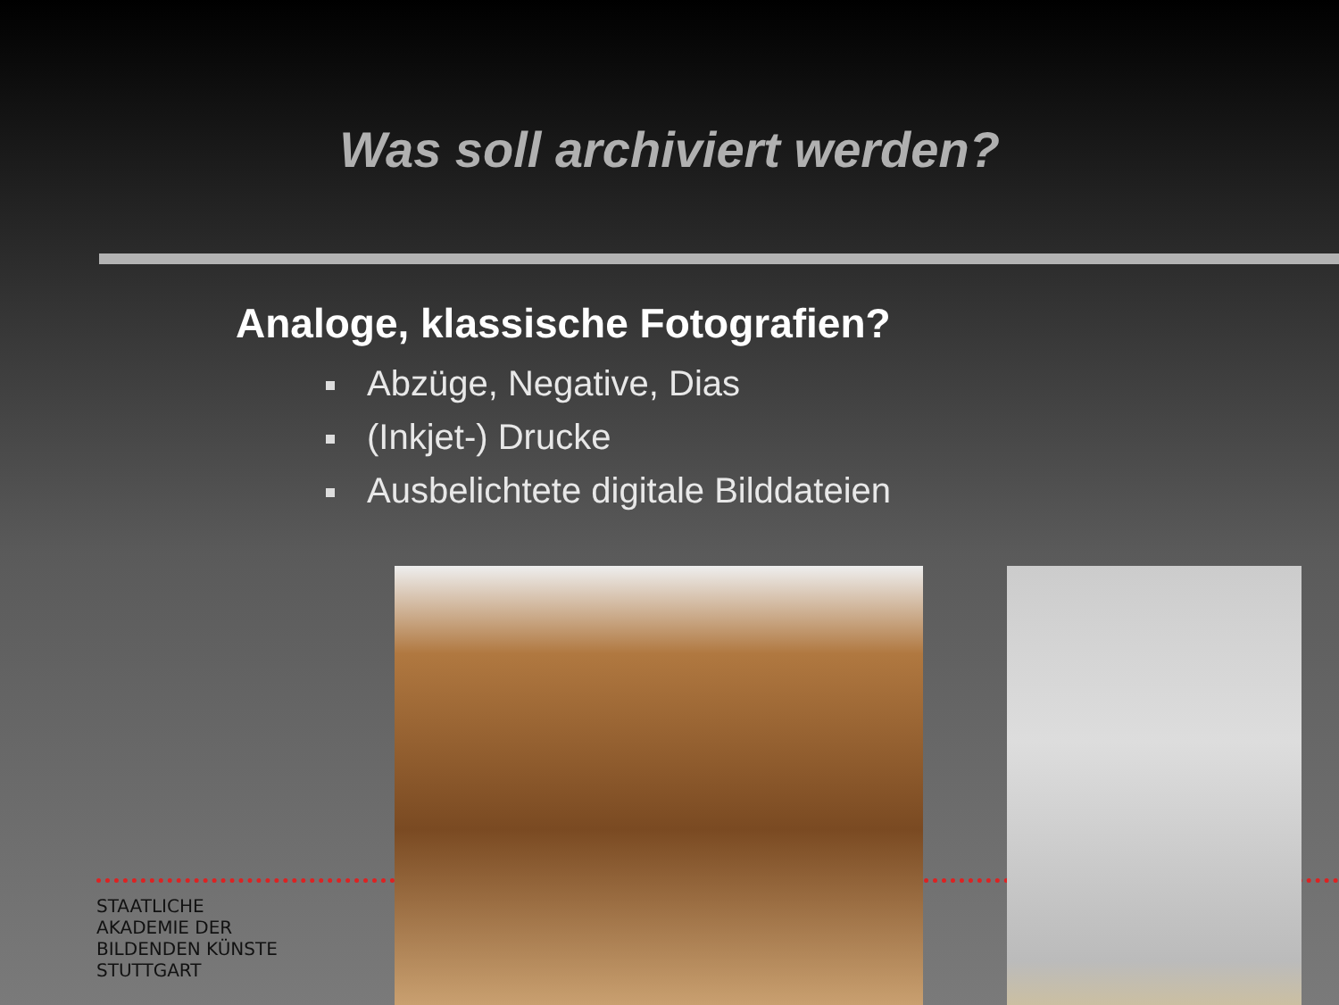Was soll archiviert werden?
Analoge, klassische Fotografien?
Abzüge, Negative, Dias
(Inkjet-) Drucke
Ausbelichtete digitale Bilddateien
STAATLICHE
AKADEMIE DER
BILDENDEN KÜNSTE
STUTTGART